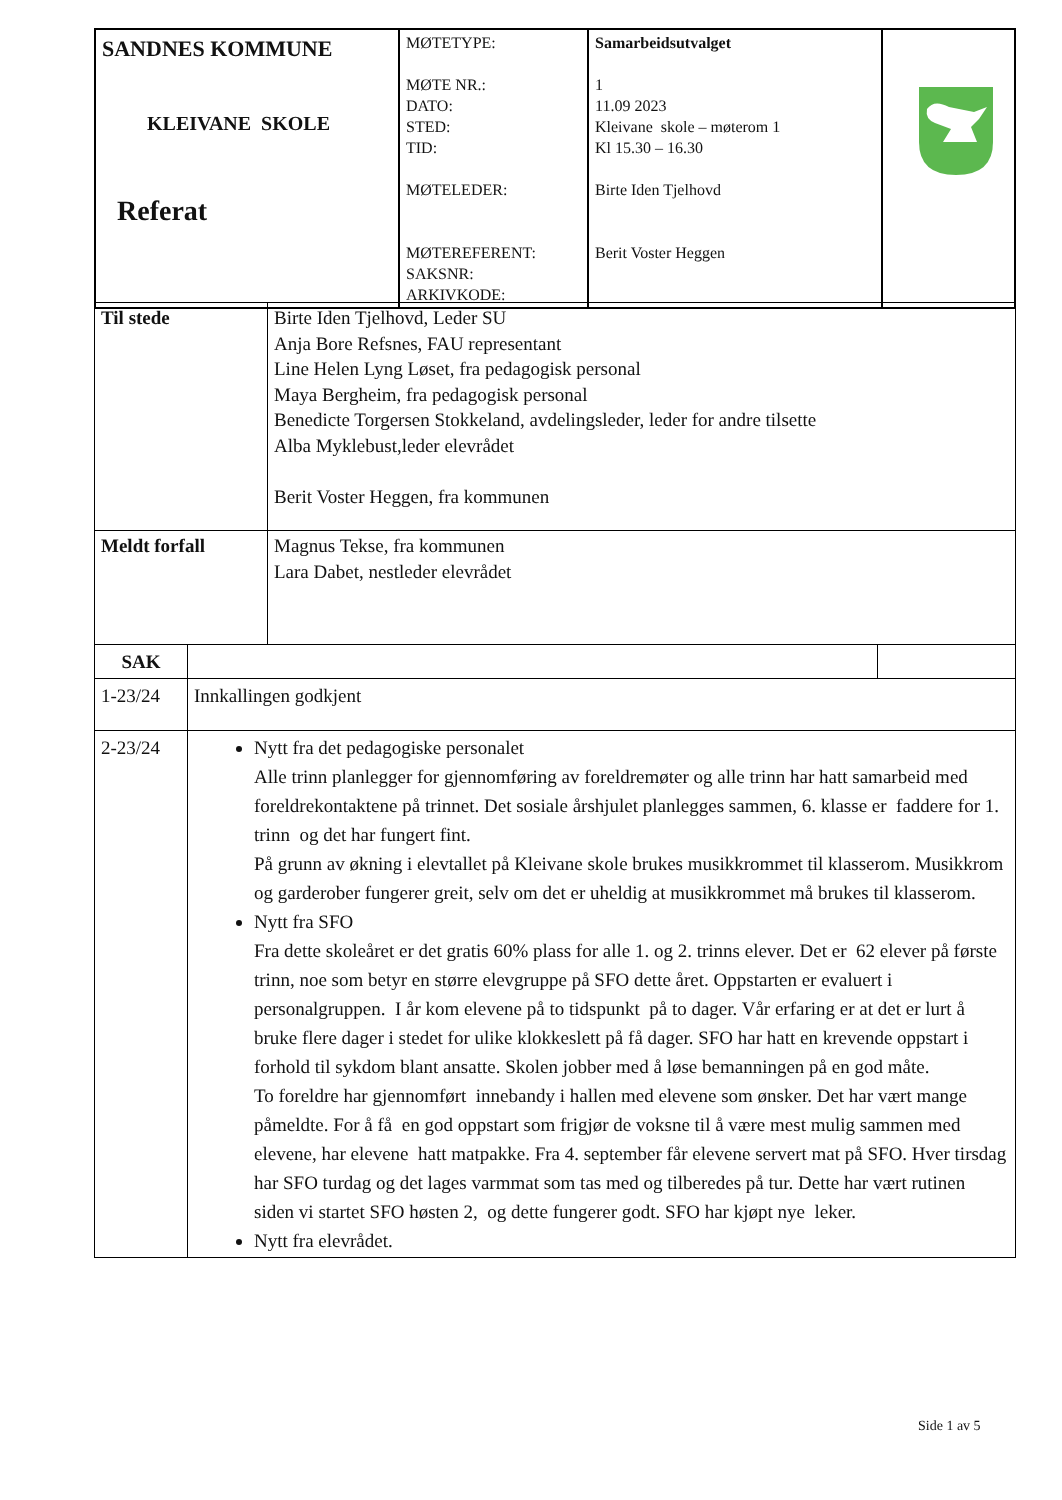| SANDNES KOMMUNE KLEIVANE SKOLE Referat | MØTETYPE: MØTE NR.: DATO: STED: TID: MØTELEDER: MØTEREFERENT: SAKSNR: ARKIVKODE: | Samarbeidsutvalget 1 11.09 2023 Kleivane skole – møterom 1 Kl 15.30 – 16.30 Birte Iden Tjelhovd Berit Voster Heggen | |
| Til stede | Birte Iden Tjelhovd, Leder SU Anja Bore Refsnes, FAU representant Line Helen Lyng Løset, fra pedagogisk personal Maya Bergheim, fra pedagogisk personal Benedicte Torgersen Stokkeland, avdelingsleder, leder for andre tilsette Alba Myklebust,leder elevrådet Berit Voster Heggen, fra kommunen |
| Meldt forfall | Magnus Tekse, fra kommunen Lara Dabet, nestleder elevrådet |
| SAK | | |
| 1-23/24 | Innkallingen godkjent | |
| 2-23/24 | Nytt fra det pedagogiske personalet Alle trinn planlegger for gjennomføring av foreldremøter og alle trinn har hatt samarbeid med foreldrekontaktene på trinnet. Det sosiale årshjulet planlegges sammen, 6. klasse er faddere for 1. trinn og det har fungert fint. På grunn av økning i elevtallet på Kleivane skole brukes musikkrommet til klasserom. Musikkrom og garderober fungerer greit, selv om det er uheldig at musikkrommet må brukes til klasserom. Nytt fra SFO Fra dette skoleåret er det gratis 60% plass for alle 1. og 2. trinns elever. Det er 62 elever på første trinn, noe som betyr en større elevgruppe på SFO dette året. Oppstarten er evaluert i personalgruppen. I år kom elevene på to tidspunkt på to dager. Vår erfaring er at det er lurt å bruke flere dager i stedet for ulike klokkeslett på få dager. SFO har hatt en krevende oppstart i forhold til sykdom blant ansatte. Skolen jobber med å løse bemanningen på en god måte. To foreldre har gjennomført innebandy i hallen med elevene som ønsker. Det har vært mange påmeldte. For å få en god oppstart som frigjør de voksne til å være mest mulig sammen med elevene, har elevene hatt matpakke. Fra 4. september får elevene servert mat på SFO. Hver tirsdag har SFO turdag og det lages varmmat som tas med og tilberedes på tur. Dette har vært rutinen siden vi startet SFO høsten 2, og dette fungerer godt. SFO har kjøpt nye leker. Nytt fra elevrådet. | |
Side 1 av 5